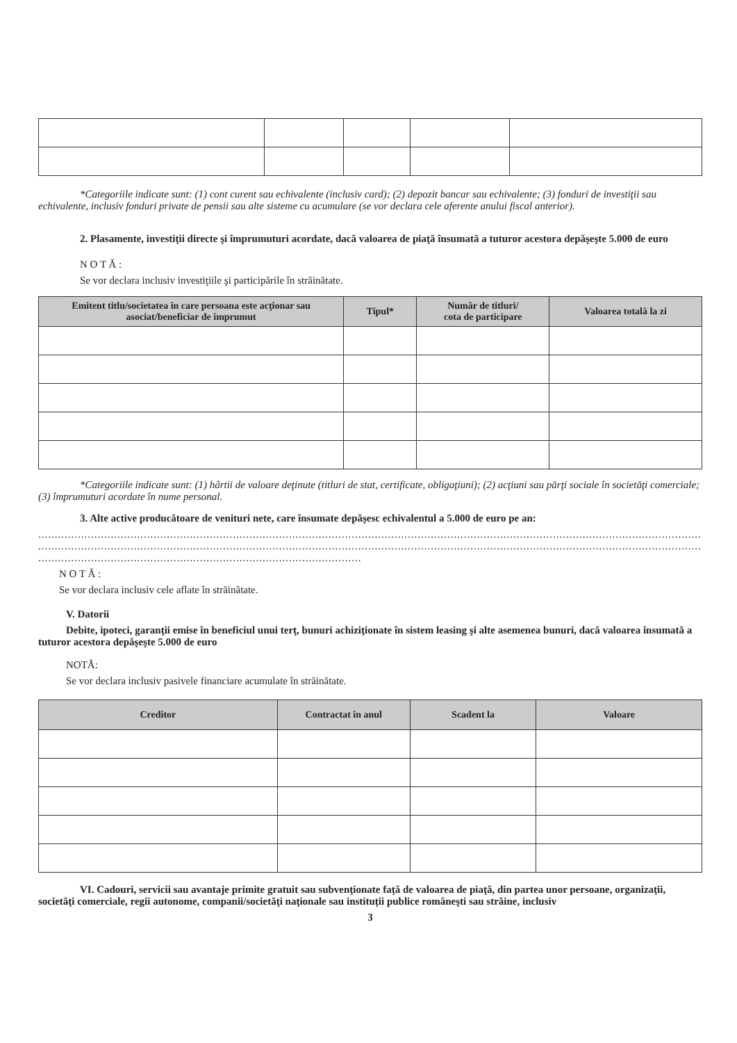*Categoriile indicate sunt: (1) cont curent sau echivalente (inclusiv card); (2) depozit bancar sau echivalente; (3) fonduri de investiţii sau echivalente, inclusiv fonduri private de pensii sau alte sisteme cu acumulare (se vor declara cele aferente anului fiscal anterior).
2. Plasamente, investiţii directe şi împrumuturi acordate, dacă valoarea de piaţă însumată a tuturor acestora depăşeşte 5.000 de euro
N O T Ă :
Se vor declara inclusiv investiţiile şi participările în străinătate.
| Emitent titlu/societatea în care persoana este acţionar sau asociat/beneficiar de împrumut | Tipul* | Număr de titluri/ cota de participare | Valoarea totală la zi |
| --- | --- | --- | --- |
*Categoriile indicate sunt: (1) hârtii de valoare deţinute (titluri de stat, certificate, obligaţiuni); (2) acţiuni sau părţi sociale în societăţi comerciale; (3) împrumuturi acordate în nume personal.
3. Alte active producătoare de venituri nete, care însumate depăşesc echivalentul a 5.000 de euro pe an:
....................................................................................................................................................................................................................
....................................................................................................................................................................................................................
..................................................................................................
N O T Ă :
Se vor declara inclusiv cele aflate în străinătate.
V. Datorii
Debite, ipoteci, garanţii emise în beneficiul unui terţ, bunuri achiziţionate în sistem leasing şi alte asemenea bunuri, dacă valoarea însumată a tuturor acestora depăşeşte 5.000 de euro
NOTĂ:
Se vor declara inclusiv pasivele financiare acumulate în străinătate.
| Creditor | Contractat în anul | Scadent la | Valoare |
| --- | --- | --- | --- |
VI. Cadouri, servicii sau avantaje primite gratuit sau subvenţionate faţă de valoarea de piaţă, din partea unor persoane, organizaţii, societăţi comerciale, regii autonome, companii/societăţi naţionale sau instituţii publice româneşti sau străine, inclusiv
3